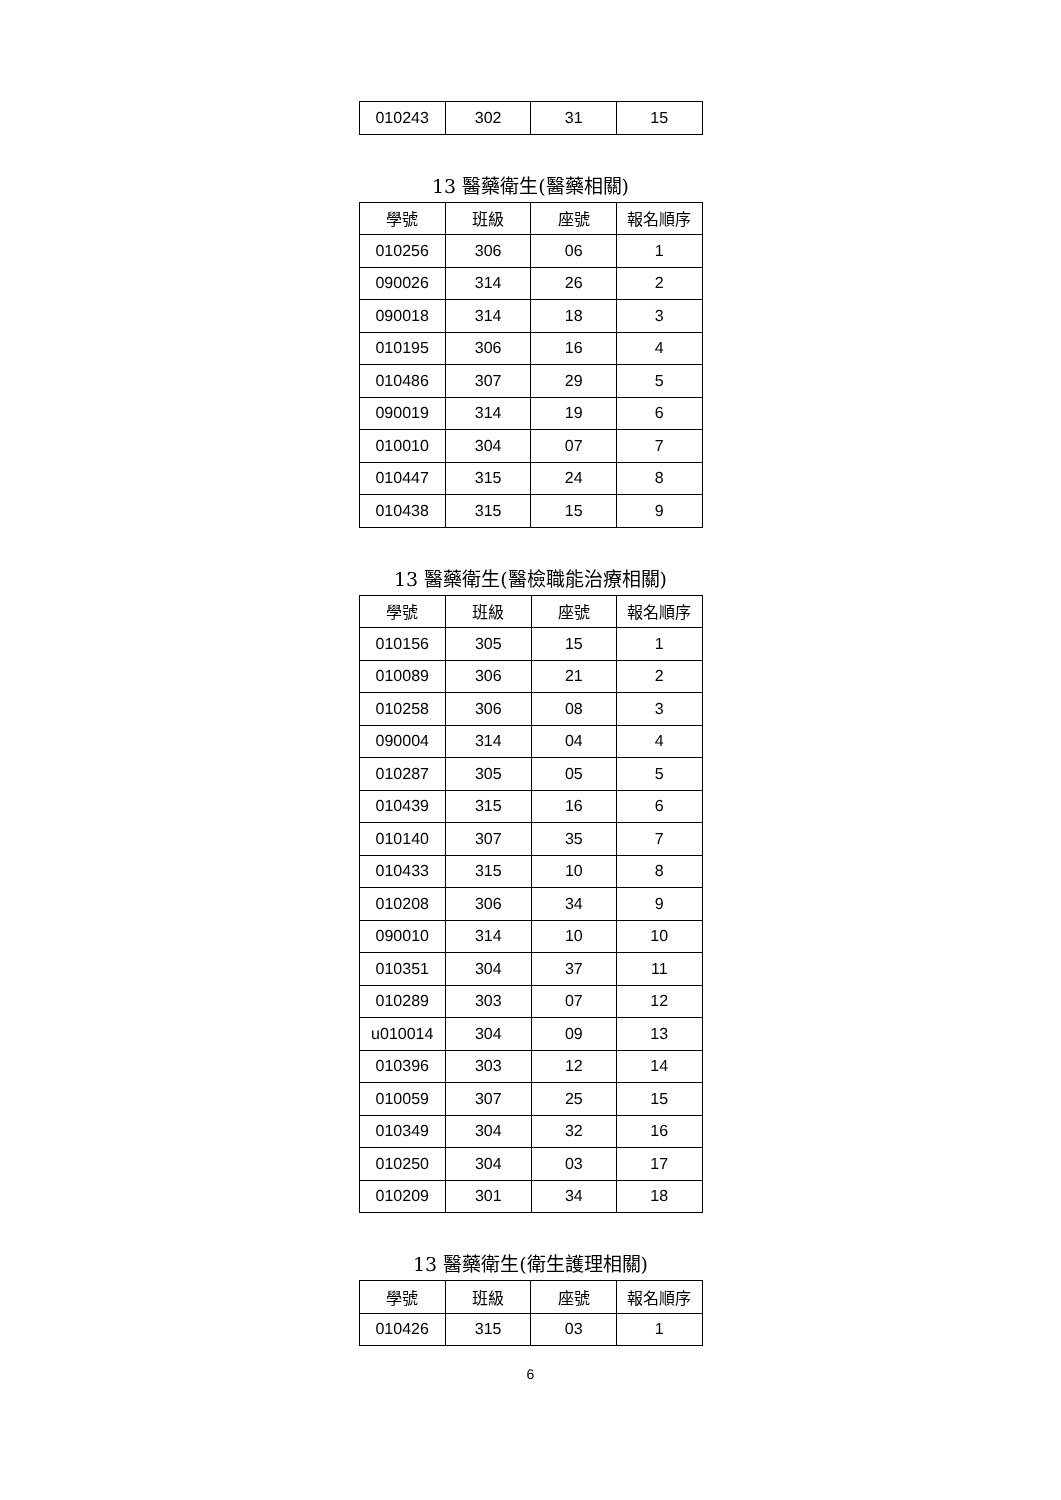| 010243 | 302 | 31 | 15 |
13 醫藥衛生(醫藥相關)
| 學號 | 班級 | 座號 | 報名順序 |
| --- | --- | --- | --- |
| 010256 | 306 | 06 | 1 |
| 090026 | 314 | 26 | 2 |
| 090018 | 314 | 18 | 3 |
| 010195 | 306 | 16 | 4 |
| 010486 | 307 | 29 | 5 |
| 090019 | 314 | 19 | 6 |
| 010010 | 304 | 07 | 7 |
| 010447 | 315 | 24 | 8 |
| 010438 | 315 | 15 | 9 |
13 醫藥衛生(醫檢職能治療相關)
| 學號 | 班級 | 座號 | 報名順序 |
| --- | --- | --- | --- |
| 010156 | 305 | 15 | 1 |
| 010089 | 306 | 21 | 2 |
| 010258 | 306 | 08 | 3 |
| 090004 | 314 | 04 | 4 |
| 010287 | 305 | 05 | 5 |
| 010439 | 315 | 16 | 6 |
| 010140 | 307 | 35 | 7 |
| 010433 | 315 | 10 | 8 |
| 010208 | 306 | 34 | 9 |
| 090010 | 314 | 10 | 10 |
| 010351 | 304 | 37 | 11 |
| 010289 | 303 | 07 | 12 |
| u010014 | 304 | 09 | 13 |
| 010396 | 303 | 12 | 14 |
| 010059 | 307 | 25 | 15 |
| 010349 | 304 | 32 | 16 |
| 010250 | 304 | 03 | 17 |
| 010209 | 301 | 34 | 18 |
13 醫藥衛生(衛生護理相關)
| 學號 | 班級 | 座號 | 報名順序 |
| --- | --- | --- | --- |
| 010426 | 315 | 03 | 1 |
6